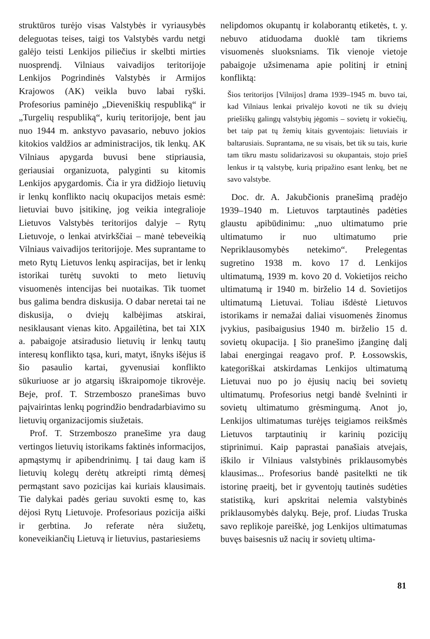struktūros turėjo visas Valstybės ir vyriausybės deleguotas teises, taigi tos Valstybės vardu netgi galėjo teisti Lenkijos piliečius ir skelbti mirties nuosprendį. Vilniaus vaivadijos teritorijoje Lenkijos Pogrindinės Valstybės ir Armijos Krajowos (AK) veikla buvo labai ryški. Profesorius paminėjo „Dieveniškių respubliką“ ir „Turgelių respubliką“, kurių teritorijoje, bent jau nuo 1944 m. ankstyvo pavasario, nebuvo jokios kitokios valdžios ar administracijos, tik lenkų. AK Vilniaus apygarda buvusi bene stipriausia, geriausiai organizuota, palyginti su kitomis Lenkijos apygardomis. Čia ir yra didžiojo lietuvių ir lenkų konflikto nacių okupacijos metais esmė: lietuviai buvo įsitikinę, jog veikia integralioje Lietuvos Valstybės teritorijos dalyje – Rytų Lietuvoje, o lenkai atvirkščiai – manė tebeveikią Vilniaus vaivadijos teritorijoje. Mes suprantame to meto Rytų Lietuvos lenkų aspiracijas, bet ir lenkų istorikai turėtų suvokti to meto lietuvių visuomenės intencijas bei nuotaikas. Tik tuomet bus galima bendra diskusija. O dabar neretai tai ne diskusija, o dviejų kalbėjimas atskirai, nesiklausant vienas kito. Apgailėtina, bet tai XIX a. pabaigoje atsiradusio lietuvių ir lenkų tautų interesų konflikto tąsa, kuri, matyt, išnyks išėjus iš šio pasaulio kartai, gyvenusiai konflikto sūkuriuose ar jo atgarsių iškraipomoje tikrovėje. Beje, prof. T. Strzemboszo pranešimas buvo paįvairintas lenkų pogrindžio bendradarbiavimo su lietuvių organizacijomis siužetais.
Prof. T. Strzemboszo pranešime yra daug vertingos lietuvių istorikams faktinės informacijos, apmąstymų ir apibendrinimų. Į tai daug kam iš lietuvių kolegų derėtų atkreipti rimtą dėmesį permąstant savo pozicijas kai kuriais klausimais. Tie dalykai padės geriau suvokti esmę to, kas dėjosi Rytų Lietuvoje. Profesoriaus pozicija aiški ir gerbtina. Jo referate nėra siužetų, koneveikiančių Lietuvą ir lietuvius, pastariesiems
nelipdomos okupantų ir kolaborantų etiketės, t. y. nebuvo atiduodama duoklė tam tikriems visuomenės sluoksniams. Tik vienoje vietoje pabaigoje užsimenama apie politinį ir etninį konfliktą:
Šios teritorijos [Vilnijos] drama 1939–1945 m. buvo tai, kad Vilniaus lenkai privalėjo kovoti ne tik su dviejų priešiškų galingų valstybių jėgomis – sovietų ir vokiečių, bet taip pat tų žemių kitais gyventojais: lietuviais ir baltarusiais. Suprantama, ne su visais, bet tik su tais, kurie tam tikru mastu solidarizavosi su okupantais, stojo prieš lenkus ir tą valstybę, kurią pripažino esant lenkų, bet ne savo valstybe.
Doc. dr. A. Jakubčionis pranešimą pradėjo 1939–1940 m. Lietuvos tarptautinės padėties glaustu apibūdinimu: „nuo ultimatumo prie ultimatumo ir nuo ultimatumo prie Nepriklausomybės netekimo“. Prelegentas sugretino 1938 m. kovo 17 d. Lenkijos ultimatumą, 1939 m. kovo 20 d. Vokietijos reicho ultimatumą ir 1940 m. birželio 14 d. Sovietijos ultimatumą Lietuvai. Toliau išdėstė Lietuvos istorikams ir nemažai daliai visuomenės žinomus įvykius, pasibaigusius 1940 m. birželio 15 d. sovietų okupacija. Į šio pranešimo įžanginę dalį labai energingai reagavo prof. P. Łossowskis, kategoriškai atskirdamas Lenkijos ultimatumą Lietuvai nuo po jo ėjusių nacių bei sovietų ultimatumų. Profesorius netgi bandė švelninti ir sovietų ultimatumo grėsmingumą. Anot jo, Lenkijos ultimatumas turėjęs teigiamos reikšmės Lietuvos tarptautinių ir karinių pozicijų stiprinimui. Kaip paprastai panašiais atvejais, iškilo ir Vilniaus valstybinės priklausomybės klausimas... Profesorius bandė pasitelkti ne tik istorinę praeitį, bet ir gyventojų tautinės sudėties statistiką, kuri apskritai nelemia valstybinės priklausomybės dalykų. Beje, prof. Liudas Truska savo replikoje pareiškė, jog Lenkijos ultimatumas buvęs baisesnis už nacių ir sovietų ultima-
81